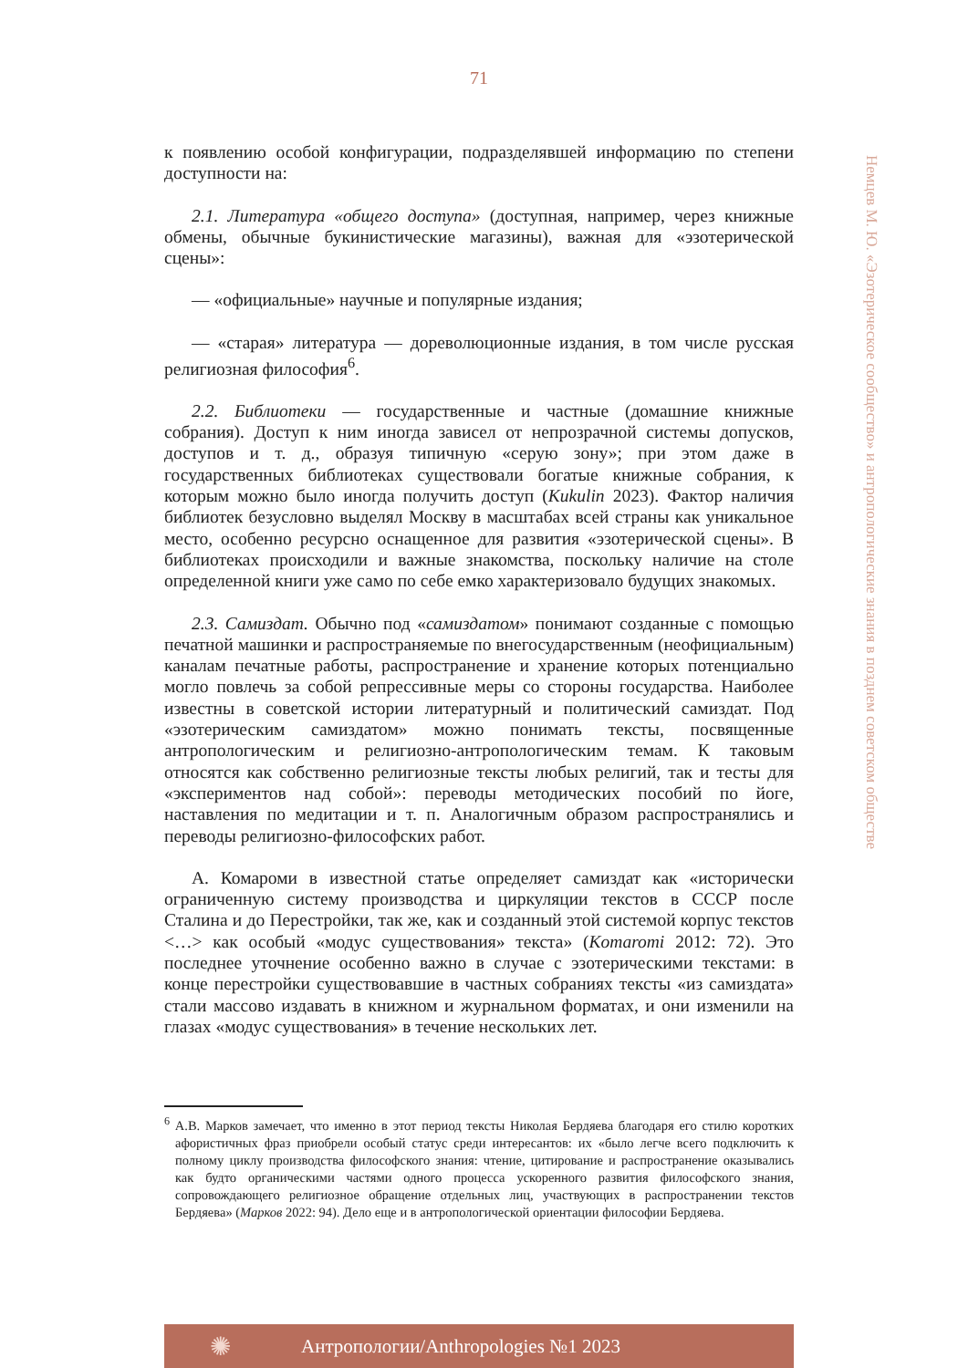71
к появлению особой конфигурации, подразделявшей информацию по степени доступности на:
2.1. Литература «общего доступа» (доступная, например, через книжные обмены, обычные букинистические магазины), важная для «эзотерической сцены»:
— «официальные» научные и популярные издания;
— «старая» литература — дореволюционные издания, в том числе русская религиозная философия<sup>6</sup>.
2.2. Библиотеки — государственные и частные (домашние книжные собрания). Доступ к ним иногда зависел от непрозрачной системы допусков, доступов и т. д., образуя типичную «серую зону»; при этом даже в государственных библиотеках существовали богатые книжные собрания, к которым можно было иногда получить доступ (Kukulin 2023). Фактор наличия библиотек безусловно выделял Москву в масштабах всей страны как уникальное место, особенно ресурсно оснащенное для развития «эзотерической сцены». В библиотеках происходили и важные знакомства, поскольку наличие на столе определенной книги уже само по себе емко характеризовало будущих знакомых.
2.3. Самиздат. Обычно под «самиздатом» понимают созданные с помощью печатной машинки и распространяемые по внегосударственным (неофициальным) каналам печатные работы, распространение и хранение которых потенциально могло повлечь за собой репрессивные меры со стороны государства. Наиболее известны в советской истории литературный и политический самиздат. Под «эзотерическим самиздатом» можно понимать тексты, посвященные антропологическим и религиозно-антропологическим темам. К таковым относятся как собственно религиозные тексты любых религий, так и тесты для «экспериментов над собой»: переводы методических пособий по йоге, наставления по медитации и т. п. Аналогичным образом распространялись и переводы религиозно-философских работ.
А. Комароми в известной статье определяет самиздат как «исторически ограниченную систему производства и циркуляции текстов в СССР после Сталина и до Перестройки, так же, как и созданный этой системой корпус текстов <…> как особый «модус существования» текста» (Komaromi 2012: 72). Это последнее уточнение особенно важно в случае с эзотерическими текстами: в конце перестройки существовавшие в частных собраниях тексты «из самиздата» стали массово издавать в книжном и журнальном форматах, и они изменили на глазах «модус существования» в течение нескольких лет.
Немцев М. Ю. «Эзотерическое сообщество» и антропологические знания в позднем советском обществе
<sup>6</sup> А.В. Марков замечает, что именно в этот период тексты Николая Бердяева благодаря его стилю коротких афористичных фраз приобрели особый статус среди интересантов: их «было легче всего подключить к полному циклу производства философского знания: чтение, цитирование и распространение оказывались как будто органическими частями одного процесса ускоренного развития философского знания, сопровождающего религиозное обращение отдельных лиц, участвующих в распространении текстов Бердяева» (Марков 2022: 94). Дело еще и в антропологической ориентации философии Бердяева.
✺ Антропологии/Anthropologies №1 2023